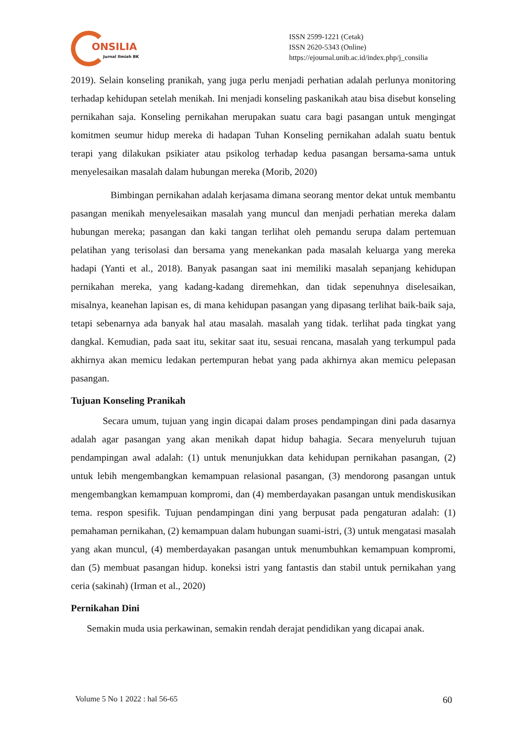ONSILIA
Jurnal Ilmiah BK
ISSN 2599-1221 (Cetak)
ISSN 2620-5343 (Online)
https://ejournal.unib.ac.id/index.php/j_consilia
2019). Selain konseling pranikah, yang juga perlu menjadi perhatian adalah perlunya monitoring terhadap kehidupan setelah menikah. Ini menjadi konseling paskanikah atau bisa disebut konseling pernikahan saja. Konseling pernikahan merupakan suatu cara bagi pasangan untuk mengingat komitmen seumur hidup mereka di hadapan Tuhan Konseling pernikahan adalah suatu bentuk terapi yang dilakukan psikiater atau psikolog terhadap kedua pasangan bersama-sama untuk menyelesaikan masalah dalam hubungan mereka (Morib, 2020)
Bimbingan pernikahan adalah kerjasama dimana seorang mentor dekat untuk membantu pasangan menikah menyelesaikan masalah yang muncul dan menjadi perhatian mereka dalam hubungan mereka; pasangan dan kaki tangan terlihat oleh pemandu serupa dalam pertemuan pelatihan yang terisolasi dan bersama yang menekankan pada masalah keluarga yang mereka hadapi (Yanti et al., 2018). Banyak pasangan saat ini memiliki masalah sepanjang kehidupan pernikahan mereka, yang kadang-kadang diremehkan, dan tidak sepenuhnya diselesaikan, misalnya, keanehan lapisan es, di mana kehidupan pasangan yang dipasang terlihat baik-baik saja, tetapi sebenarnya ada banyak hal atau masalah. masalah yang tidak. terlihat pada tingkat yang dangkal. Kemudian, pada saat itu, sekitar saat itu, sesuai rencana, masalah yang terkumpul pada akhirnya akan memicu ledakan pertempuran hebat yang pada akhirnya akan memicu pelepasan pasangan.
Tujuan Konseling Pranikah
Secara umum, tujuan yang ingin dicapai dalam proses pendampingan dini pada dasarnya adalah agar pasangan yang akan menikah dapat hidup bahagia. Secara menyeluruh tujuan pendampingan awal adalah: (1) untuk menunjukkan data kehidupan pernikahan pasangan, (2) untuk lebih mengembangkan kemampuan relasional pasangan, (3) mendorong pasangan untuk mengembangkan kemampuan kompromi, dan (4) memberdayakan pasangan untuk mendiskusikan tema. respon spesifik. Tujuan pendampingan dini yang berpusat pada pengaturan adalah: (1) pemahaman pernikahan, (2) kemampuan dalam hubungan suami-istri, (3) untuk mengatasi masalah yang akan muncul, (4) memberdayakan pasangan untuk menumbuhkan kemampuan kompromi, dan (5) membuat pasangan hidup. koneksi istri yang fantastis dan stabil untuk pernikahan yang ceria (sakinah) (Irman et al., 2020)
Pernikahan Dini
Semakin muda usia perkawinan, semakin rendah derajat pendidikan yang dicapai anak.
Volume 5 No 1 2022 : hal 56-65 60